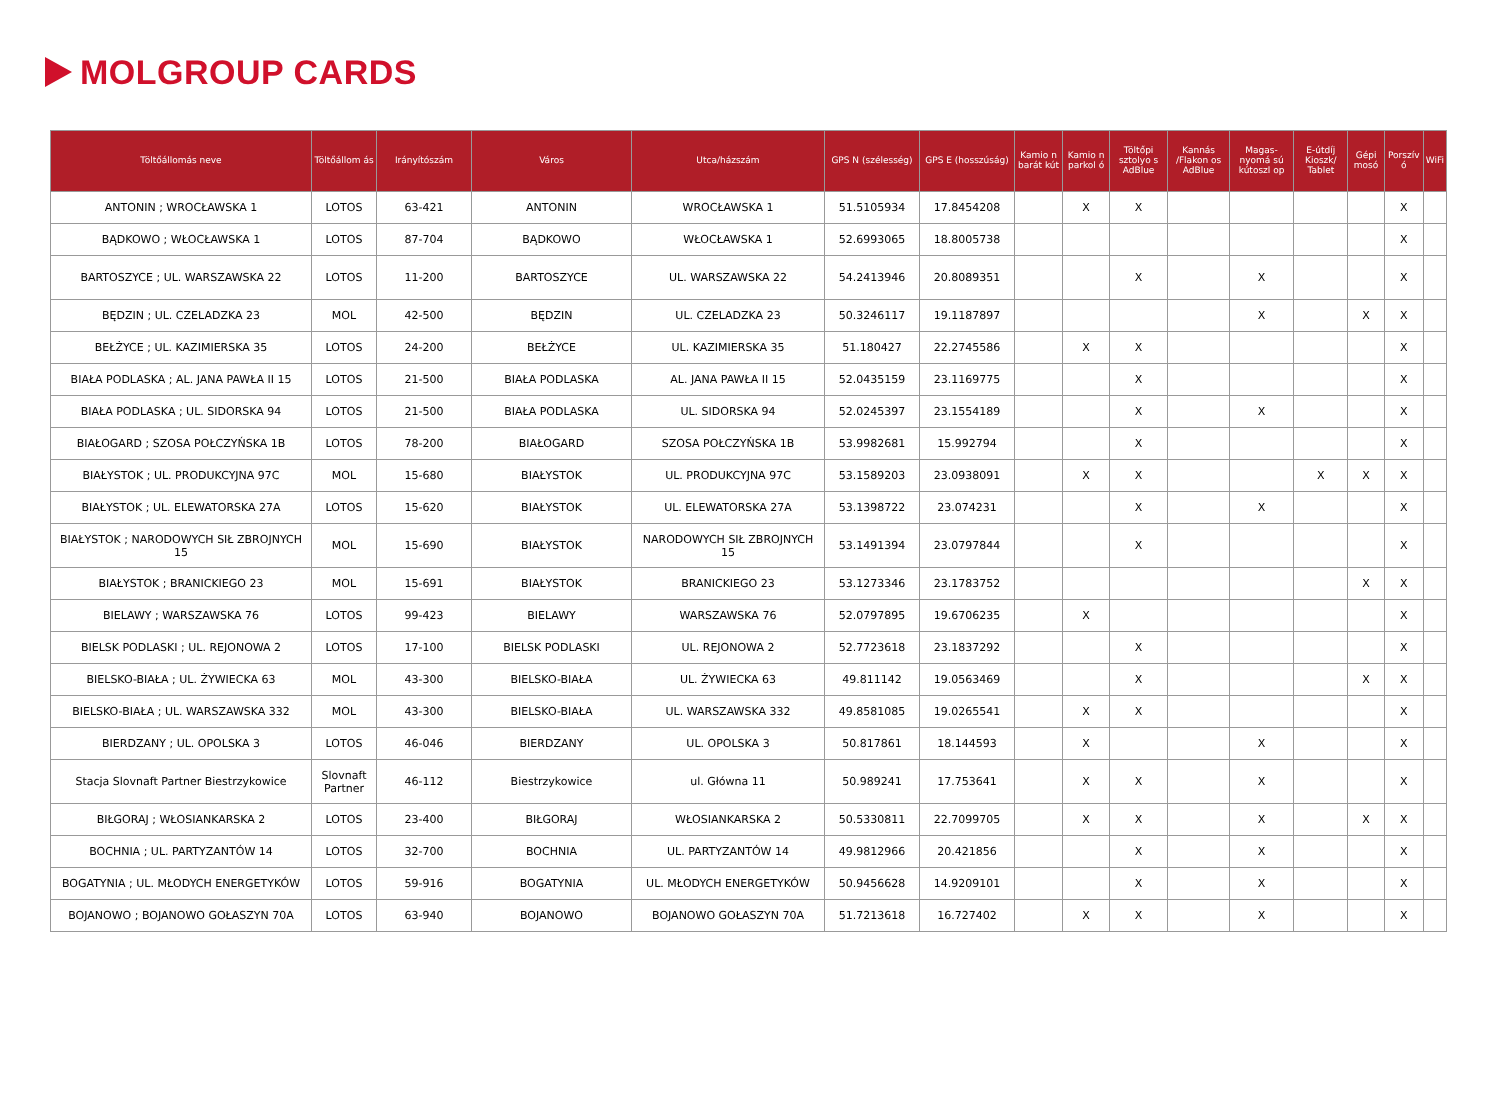MOLGROUP CARDS
| Töltőállomás neve | Töltőállom ás | Irányítószám | Város | Utca/házszám | GPS N (szélesség) | GPS E (hosszúság) | Kamio n barát kút | Kamio n parkol ó | Töltőpi sztolyo s AdBlue | Kannás /Flakon os AdBlue | Magas-nyomá sú kútoszl op | E-útdíj Kioszk/ Tablet | Gépi mosó | Porszív ó | WiFi |
| --- | --- | --- | --- | --- | --- | --- | --- | --- | --- | --- | --- | --- | --- | --- | --- |
| ANTONIN ; WROCŁAWSKA 1 | LOTOS | 63-421 | ANTONIN | WROCŁAWSKA 1 | 51.5105934 | 17.8454208 | | X | X | | | | | X | |
| BĄDKOWO ; WŁOCŁAWSKA 1 | LOTOS | 87-704 | BĄDKOWO | WŁOCŁAWSKA 1 | 52.6993065 | 18.8005738 | | | | | | | | X | |
| BARTOSZYCE ; UL. WARSZAWSKA 22 | LOTOS | 11-200 | BARTOSZYCE | UL. WARSZAWSKA 22 | 54.2413946 | 20.8089351 | | | X | | X | | | X | |
| BĘDZIN ; UL. CZELADZKA 23 | MOL | 42-500 | BĘDZIN | UL. CZELADZKA 23 | 50.3246117 | 19.1187897 | | | | | X | | X | X | |
| BEŁŻYCE ; UL. KAZIMIERSKA 35 | LOTOS | 24-200 | BEŁŻYCE | UL. KAZIMIERSKA 35 | 51.180427 | 22.2745586 | | X | X | | | | | X | |
| BIAŁA PODLASKA ; AL. JANA PAWŁA II 15 | LOTOS | 21-500 | BIAŁA PODLASKA | AL. JANA PAWŁA II 15 | 52.0435159 | 23.1169775 | | | X | | | | | X | |
| BIAŁA PODLASKA ; UL. SIDORSKA 94 | LOTOS | 21-500 | BIAŁA PODLASKA | UL. SIDORSKA 94 | 52.0245397 | 23.1554189 | | | X | | X | | | X | |
| BIAŁOGARD ; SZOSA POŁCZYŃSKA 1B | LOTOS | 78-200 | BIAŁOGARD | SZOSA POŁCZYŃSKA 1B | 53.9982681 | 15.992794 | | | X | | | | | X | |
| BIAŁYSTOK ; UL. PRODUKCYJNA 97C | MOL | 15-680 | BIAŁYSTOK | UL. PRODUKCYJNA 97C | 53.1589203 | 23.0938091 | | X | X | | | X | X | X | |
| BIAŁYSTOK ; UL. ELEWATORSKA 27A | LOTOS | 15-620 | BIAŁYSTOK | UL. ELEWATORSKA 27A | 53.1398722 | 23.074231 | | | X | | X | | | X | |
| BIAŁYSTOK ; NARODOWYCH SIŁ ZBROJNYCH 15 | MOL | 15-690 | BIAŁYSTOK | NARODOWYCH SIŁ ZBROJNYCH 15 | 53.1491394 | 23.0797844 | | | X | | | | | X | |
| BIAŁYSTOK ; BRANICKIEGO 23 | MOL | 15-691 | BIAŁYSTOK | BRANICKIEGO 23 | 53.1273346 | 23.1783752 | | | | | | | X | X | |
| BIELAWY ; WARSZAWSKA 76 | LOTOS | 99-423 | BIELAWY | WARSZAWSKA 76 | 52.0797895 | 19.6706235 | | X | | | | | | X | |
| BIELSK PODLASKI ; UL. REJONOWA 2 | LOTOS | 17-100 | BIELSK PODLASKI | UL. REJONOWA 2 | 52.7723618 | 23.1837292 | | | X | | | | | X | |
| BIELSKO-BIAŁA ; UL. ŻYWIECKA 63 | MOL | 43-300 | BIELSKO-BIAŁA | UL. ŻYWIECKA 63 | 49.811142 | 19.0563469 | | | X | | | | X | X | |
| BIELSKO-BIAŁA ; UL. WARSZAWSKA 332 | MOL | 43-300 | BIELSKO-BIAŁA | UL. WARSZAWSKA 332 | 49.8581085 | 19.0265541 | | X | X | | | | | X | |
| BIERDZANY ; UL. OPOLSKA 3 | LOTOS | 46-046 | BIERDZANY | UL. OPOLSKA 3 | 50.817861 | 18.144593 | | X | | | X | | | X | |
| Stacja Slovnaft Partner Biestrzykowice | Slovnaft Partner | 46-112 | Biestrzykowice | ul. Główna 11 | 50.989241 | 17.753641 | | X | X | | X | | | X | |
| BIŁGORAJ ; WŁOSIANKARSKA 2 | LOTOS | 23-400 | BIŁGORAJ | WŁOSIANKARSKA 2 | 50.5330811 | 22.7099705 | | X | X | | X | | X | X | |
| BOCHNIA ; UL. PARTYZANTÓW 14 | LOTOS | 32-700 | BOCHNIA | UL. PARTYZANTÓW 14 | 49.9812966 | 20.421856 | | | X | | X | | | X | |
| BOGATYNIA ; UL. MŁODYCH ENERGETYKÓW | LOTOS | 59-916 | BOGATYNIA | UL. MŁODYCH ENERGETYKÓW | 50.9456628 | 14.9209101 | | | X | | X | | | X | |
| BOJANOWO ; BOJANOWO GOŁASZYN 70A | LOTOS | 63-940 | BOJANOWO | BOJANOWO GOŁASZYN 70A | 51.7213618 | 16.727402 | | X | X | | X | | | X | |